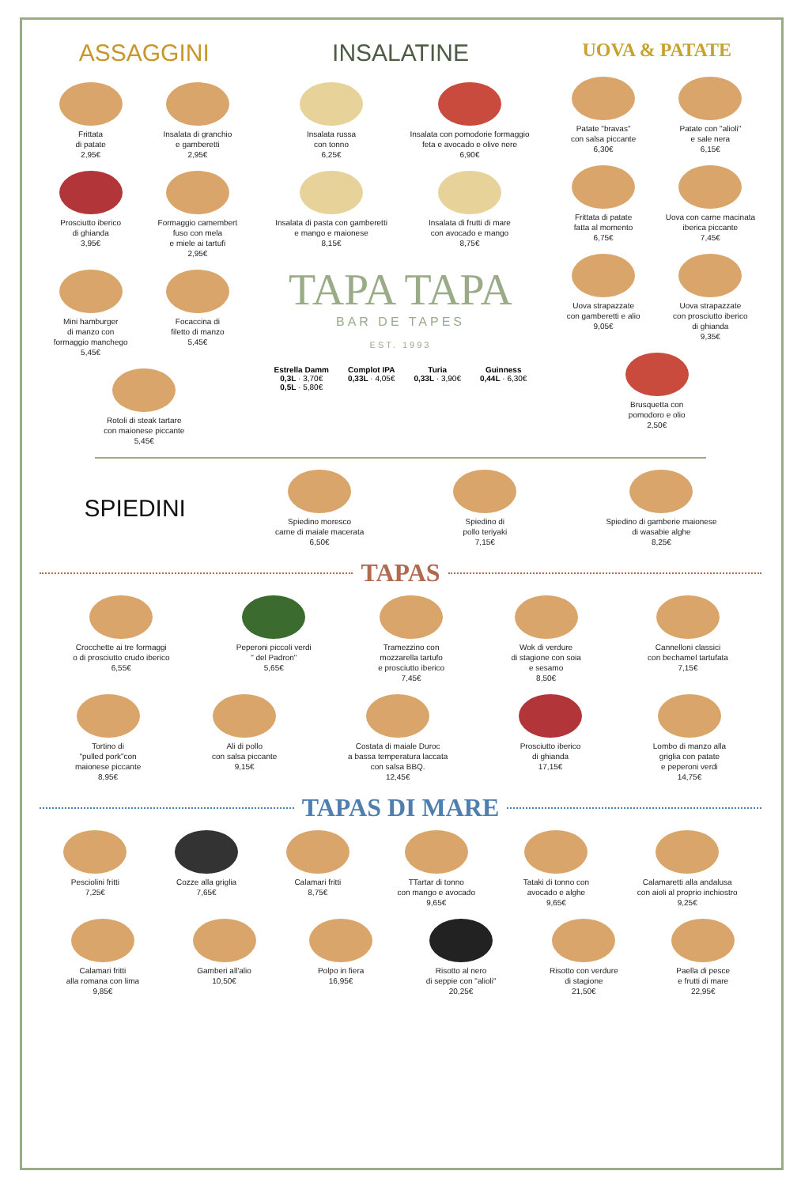ASSAGGINI
Frittata
di patate
2,95€
Insalata di granchio
e gamberetti
2,95€
Prosciutto iberico
di ghianda
3,95€
Formaggio camembert
fuso con mela
e miele ai tartufi
2,95€
Mini hamburger
di manzo con
formaggio manchego
5,45€
Focaccina di
filetto di manzo
5,45€
Rotoli di steak tartare
con maionese piccante
5,45€
INSALATINE
Insalata russa
con tonno
6,25€
Insalata con pomodorie formaggio
feta e avocado e olive nere
6,90€
Insalata di pasta con gamberetti
e mango e maionese
8,15€
Insalata di frutti di mare
con avocado e mango
8,75€
TAPA TAPA
BAR DE TAPES
EST. 1993
Estrella Damm
0,3L · 3,70€
0,5L · 5,80€
Complot IPA
0,33L · 4,05€
Turia
0,33L · 3,90€
Guinness
0,44L · 6,30€
UOVA & PATATE
Patate "bravas"
con salsa piccante
6,30€
Patate con "alioli"
e sale nera
6,15€
Frittata di patate
fatta al momento
6,75€
Uova con carne macinata
iberica piccante
7,45€
Uova strapazzate
con gamberetti e alio
9,05€
Uova strapazzate
con prosciutto iberico
di ghianda
9,35€
Brusquetta con
pomodoro e olio
2,50€
SPIEDINI
Spiedino moresco
carne di maiale macerata
6,50€
Spiedino di
pollo teriyaki
7,15€
Spiedino di gamberie maionese
di wasabie alghe
8,25€
TAPAS
Crocchette ai tre formaggi
o di prosciutto crudo iberico
6,55€
Peperoni piccoli verdi
" del Padron"
5,65€
Tramezzino con
mozzarella tartufo
e prosciutto iberico
7,45€
Wok di verdure
di stagione con soia
e sesamo
8,50€
Cannelloni classici
con bechamel tartufata
7,15€
Tortino di
"pulled pork"con
maionese piccante
8,95€
Ali di pollo
con salsa piccante
9,15€
Costata di maiale Duroc
a bassa temperatura laccata
con salsa BBQ.
12,45€
Prosciutto iberico
di ghianda
17,15€
Lombo di manzo alla
griglia con patate
e peperoni verdi
14,75€
TAPAS DI MARE
Pesciolini fritti
7,25€
Cozze alla griglia
7,65€
Calamari fritti
8,75€
TTartar di tonno
con mango e avocado
9,65€
Tataki di tonno con
avocado e alghe
9,65€
Calamaretti alla andalusa
con aioli al proprio inchiostro
9,25€
Calamari fritti
alla romana con lima
9,85€
Gamberi all'alio
10,50€
Polpo in fiera
16,95€
Risotto al nero
di seppie con "alioli"
20,25€
Risotto con verdure
di stagione
21,50€
Paella di pesce
e frutti di mare
22,95€